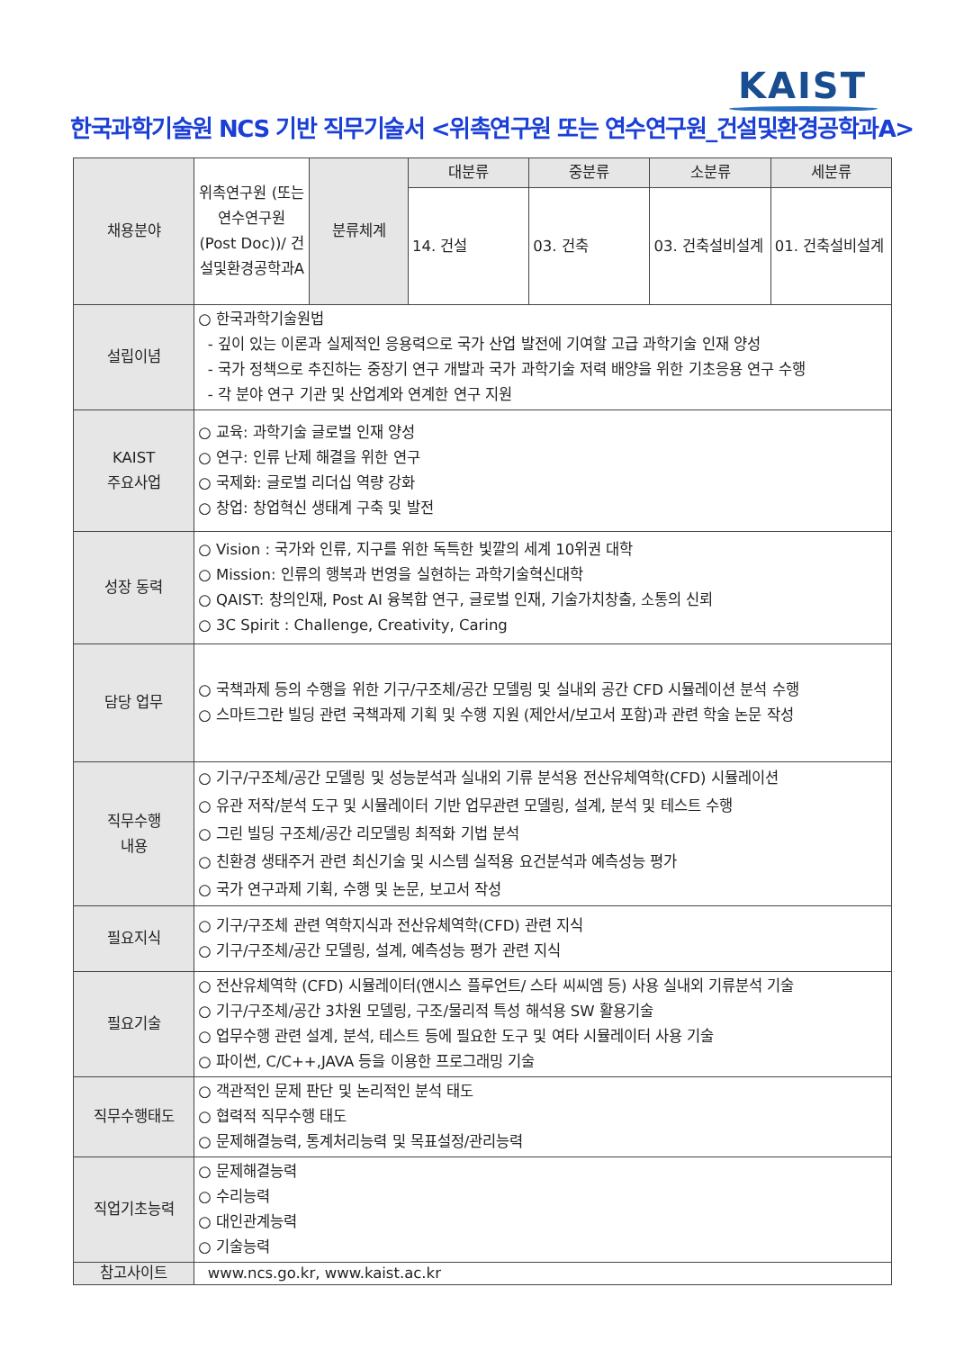KAIST
한국과학기술원 NCS 기반 직무기술서 <위촉연구원 또는 연수연구원_건설및환경공학과A>
| 채용분야 | 위촉연구원 (또는 연수연구원 (Post Doc))/ 건설및환경공학과A | 분류체계 | 대분류 | 중분류 | 소분류 | 세분류 |
| | | | 14. 건설 | 03. 건축 | 03. 건축설비설계 | 01. 건축설비설계 |
| 설립이념 | ○ 한국과학기술원법 - 깊이 있는 이론과 실제적인 응용력으로 국가 산업 발전에 기여할 고급 과학기술 인재 양성 - 국가 정책으로 추진하는 중장기 연구 개발과 국가 과학기술 저력 배양을 위한 기초응용 연구 수행 - 각 분야 연구 기관 및 산업계와 연계한 연구 지원 | | | | | |
| KAIST 주요사업 | ○ 교육: 과학기술 글로벌 인재 양성 ○ 연구: 인류 난제 해결을 위한 연구 ○ 국제화: 글로벌 리더십 역량 강화 ○ 창업: 창업혁신 생태계 구축 및 발전 | | | | | |
| 성장 동력 | ○ Vision : 국가와 인류, 지구를 위한 독특한 빛깔의 세계 10위권 대학 ○ Mission: 인류의 행복과 번영을 실현하는 과학기술혁신대학 ○ QAIST: 창의인재, Post AI 융복합 연구, 글로벌 인재, 기술가치창출, 소통의 신뢰 ○ 3C Spirit : Challenge, Creativity, Caring | | | | | |
| 담당 업무 | ○ 국책과제 등의 수행을 위한 기구/구조체/공간 모델링 및 실내외 공간 CFD 시뮬레이션 분석 수행 ○ 스마트그란 빌딩 관련 국책과제 기획 및 수행 지원 (제안서/보고서 포함)과 관련 학술 논문 작성 | | | | | |
| 직무수행 내용 | ○ 기구/구조체/공간 모델링 및 성능분석과 실내외 기류 분석용 전산유체역학(CFD) 시뮬레이션 ○ 유관 저작/분석 도구 및 시뮬레이터 기반 업무관련 모델링, 설계, 분석 및 테스트 수행 ○ 그린 빌딩 구조체/공간 리모델링 최적화 기법 분석 ○ 친환경 생태주거 관련 최신기술 및 시스템 실적용 요건분석과 예측성능 평가 ○ 국가 연구과제 기획, 수행 및 논문, 보고서 작성 | | | | | |
| 필요지식 | ○ 기구/구조체 관련 역학지식과 전산유체역학(CFD) 관련 지식 ○ 기구/구조체/공간 모델링, 설계, 예측성능 평가 관련 지식 | | | | | |
| 필요기술 | ○ 전산유체역학 (CFD) 시뮬레이터(앤시스 플루언트/ 스타 씨씨엠 등) 사용 실내외 기류분석 기술 ○ 기구/구조체/공간 3차원 모델링, 구조/물리적 특성 해석용 SW 활용기술 ○ 업무수행 관련 설계, 분석, 테스트 등에 필요한 도구 및 여타 시뮬레이터 사용 기술 ○ 파이썬, C/C++,JAVA 등을 이용한 프로그래밍 기술 | | | | | |
| 직무수행태도 | ○ 객관적인 문제 판단 및 논리적인 분석 태도 ○ 협력적 직무수행 태도 ○ 문제해결능력, 통계처리능력 및 목표설정/관리능력 | | | | | |
| 직업기초능력 | ○ 문제해결능력 ○ 수리능력 ○ 대인관계능력 ○ 기술능력 | | | | | |
| 참고사이트 | www.ncs.go.kr, www.kaist.ac.kr | | | | | |